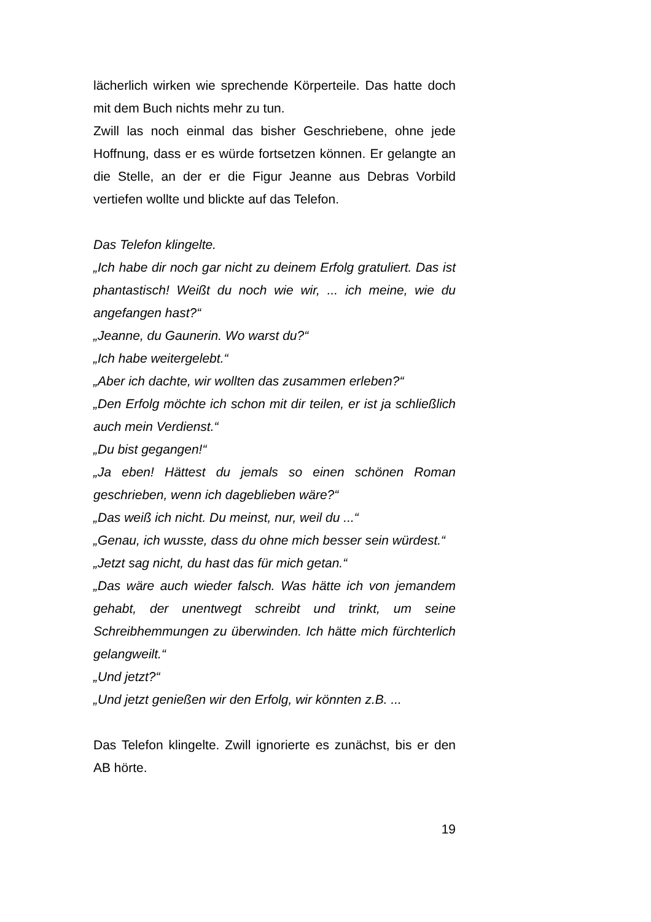lächerlich wirken wie sprechende Körperteile. Das hatte doch mit dem Buch nichts mehr zu tun.
Zwill las noch einmal das bisher Geschriebene, ohne jede Hoffnung, dass er es würde fortsetzen können. Er gelangte an die Stelle, an der er die Figur Jeanne aus Debras Vorbild vertiefen wollte und blickte auf das Telefon.
Das Telefon klingelte.
„Ich habe dir noch gar nicht zu deinem Erfolg gratuliert. Das ist phantastisch! Weißt du noch wie wir, ... ich meine, wie du angefangen hast?“
„Jeanne, du Gaunerin. Wo warst du?“
„Ich habe weitergelebt.“
„Aber ich dachte, wir wollten das zusammen erleben?“
„Den Erfolg möchte ich schon mit dir teilen, er ist ja schließlich auch mein Verdienst.“
„Du bist gegangen!“
„Ja eben! Hättest du jemals so einen schönen Roman geschrieben, wenn ich dageblieben wäre?“
„Das weiß ich nicht. Du meinst, nur, weil du ...“
„Genau, ich wusste, dass du ohne mich besser sein würdest.“
„Jetzt sag nicht, du hast das für mich getan.“
„Das wäre auch wieder falsch. Was hätte ich von jemandem gehabt, der unentwegt schreibt und trinkt, um seine Schreibhemmungen zu überwinden. Ich hätte mich fürchterlich gelangweilt.“
„Und jetzt?“
„Und jetzt genießen wir den Erfolg, wir könnten z.B. ...
Das Telefon klingelte. Zwill ignorierte es zunächst, bis er den AB hörte.
19